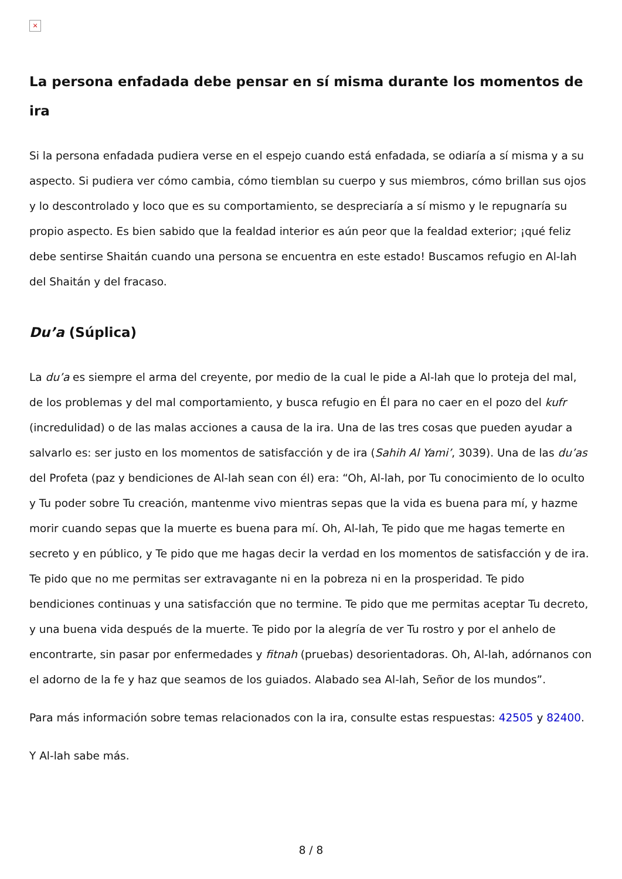×
La persona enfadada debe pensar en sí misma durante los momentos de ira
Si la persona enfadada pudiera verse en el espejo cuando está enfadada, se odiaría a sí misma y a su aspecto. Si pudiera ver cómo cambia, cómo tiemblan su cuerpo y sus miembros, cómo brillan sus ojos y lo descontrolado y loco que es su comportamiento, se despreciaría a sí mismo y le repugnaría su propio aspecto. Es bien sabido que la fealdad interior es aún peor que la fealdad exterior; ¡qué feliz debe sentirse Shaitán cuando una persona se encuentra en este estado! Buscamos refugio en Al-lah del Shaitán y del fracaso.
Du’a (Súplica)
La du’a es siempre el arma del creyente, por medio de la cual le pide a Al-lah que lo proteja del mal, de los problemas y del mal comportamiento, y busca refugio en Él para no caer en el pozo del kufr (incredulidad) o de las malas acciones a causa de la ira. Una de las tres cosas que pueden ayudar a salvarlo es: ser justo en los momentos de satisfacción y de ira (Sahih Al Yami’, 3039). Una de las du’as del Profeta (paz y bendiciones de Al-lah sean con él) era: “Oh, Al-lah, por Tu conocimiento de lo oculto y Tu poder sobre Tu creación, mantenme vivo mientras sepas que la vida es buena para mí, y hazme morir cuando sepas que la muerte es buena para mí. Oh, Al-lah, Te pido que me hagas temerte en secreto y en público, y Te pido que me hagas decir la verdad en los momentos de satisfacción y de ira. Te pido que no me permitas ser extravagante ni en la pobreza ni en la prosperidad. Te pido bendiciones continuas y una satisfacción que no termine. Te pido que me permitas aceptar Tu decreto, y una buena vida después de la muerte. Te pido por la alegría de ver Tu rostro y por el anhelo de encontrarte, sin pasar por enfermedades y fitnah (pruebas) desorientadoras. Oh, Al-lah, adórnanos con el adorno de la fe y haz que seamos de los guiados. Alabado sea Al-lah, Señor de los mundos”.
Para más información sobre temas relacionados con la ira, consulte estas respuestas: 42505 y 82400.
Y Al-lah sabe más.
8 / 8